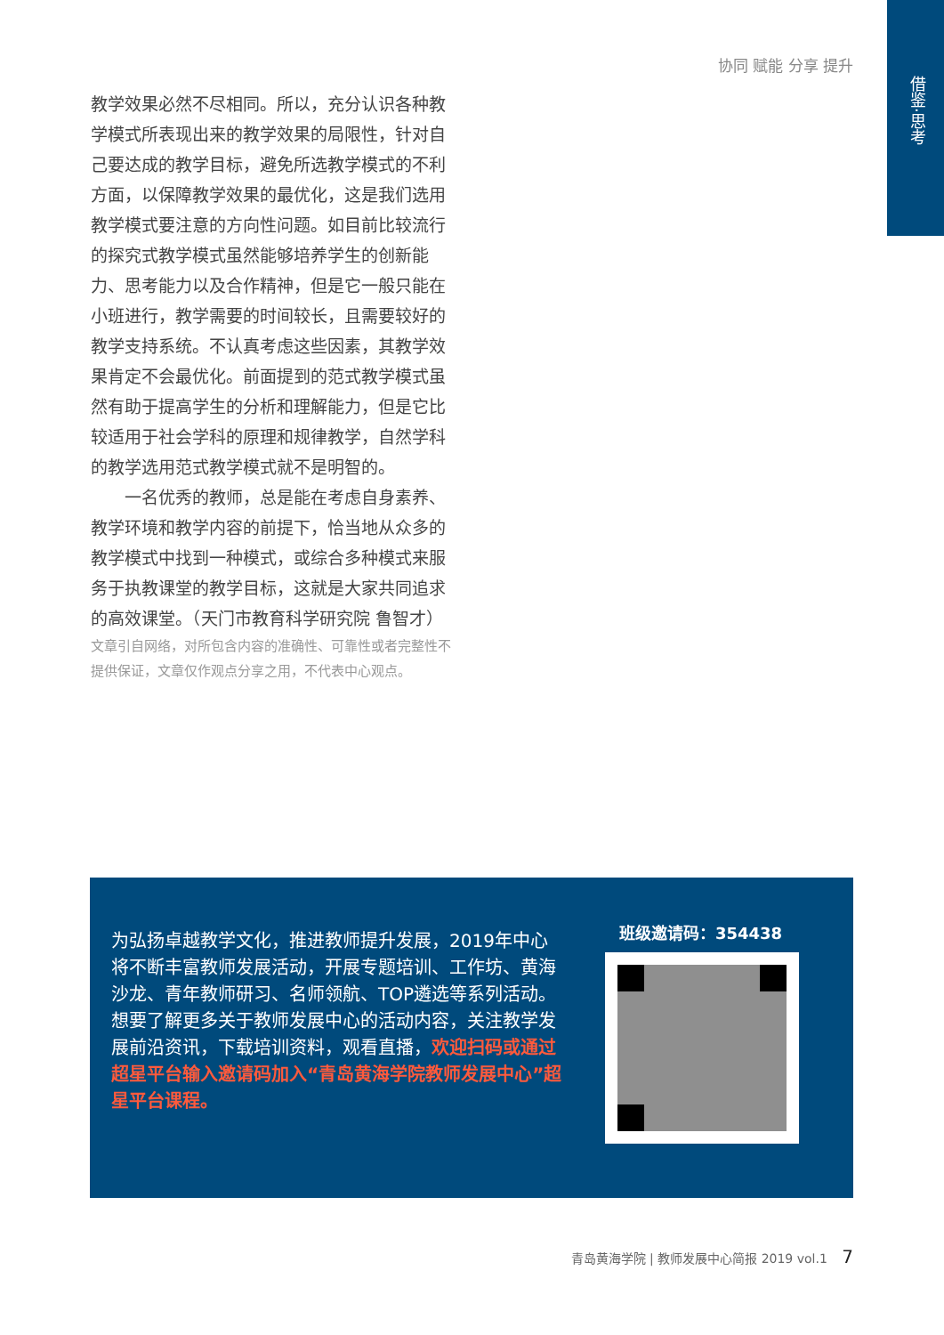借鉴·思考
协同 赋能 分享 提升
教学效果必然不尽相同。所以，充分认识各种教学模式所表现出来的教学效果的局限性，针对自己要达成的教学目标，避免所选教学模式的不利方面，以保障教学效果的最优化，这是我们选用教学模式要注意的方向性问题。如目前比较流行的探究式教学模式虽然能够培养学生的创新能力、思考能力以及合作精神，但是它一般只能在小班进行，教学需要的时间较长，且需要较好的教学支持系统。不认真考虑这些因素，其教学效果肯定不会最优化。前面提到的范式教学模式虽然有助于提高学生的分析和理解能力，但是它比较适用于社会学科的原理和规律教学，自然学科的教学选用范式教学模式就不是明智的。
一名优秀的教师，总是能在考虑自身素养、教学环境和教学内容的前提下，恰当地从众多的教学模式中找到一种模式，或综合多种模式来服务于执教课堂的教学目标，这就是大家共同追求的高效课堂。（天门市教育科学研究院 鲁智才）
文章引自网络，对所包含内容的准确性、可靠性或者完整性不提供保证，文章仅作观点分享之用，不代表中心观点。
为弘扬卓越教学文化，推进教师提升发展，2019年中心将不断丰富教师发展活动，开展专题培训、工作坊、黄海沙龙、青年教师研习、名师领航、TOP遴选等系列活动。
想要了解更多关于教师发展中心的活动内容，关注教学发展前沿资讯，下载培训资料，观看直播，欢迎扫码或通过超星平台输入邀请码加入“青岛黄海学院教师发展中心”超星平台课程。
班级邀请码：354438
青岛黄海学院 | 教师发展中心简报 2019 vol.1 7